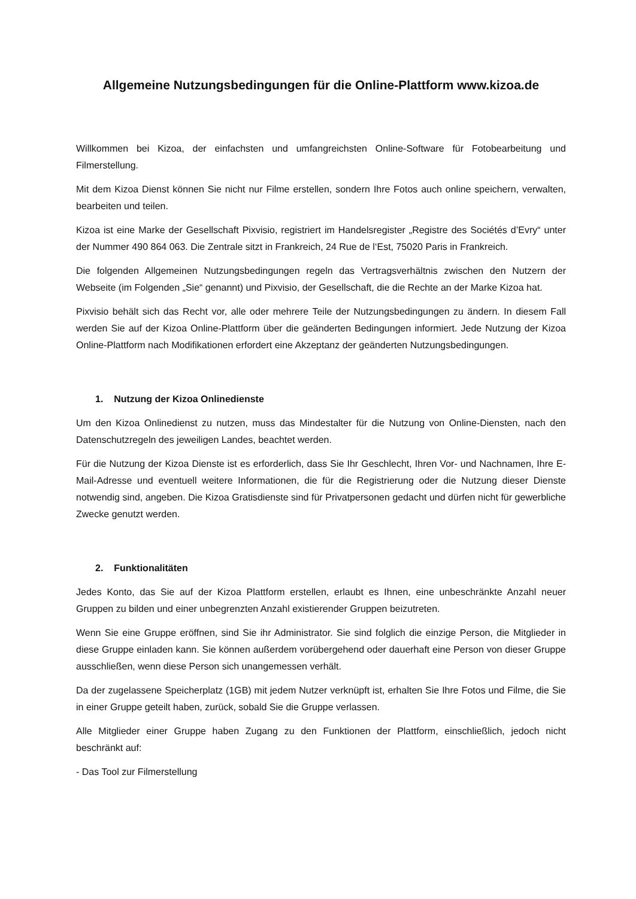Allgemeine Nutzungsbedingungen für die Online-Plattform www.kizoa.de
Willkommen bei Kizoa, der einfachsten und umfangreichsten Online-Software für Fotobearbeitung und Filmerstellung.
Mit dem Kizoa Dienst können Sie nicht nur Filme erstellen, sondern Ihre Fotos auch online speichern, verwalten, bearbeiten und teilen.
Kizoa ist eine Marke der Gesellschaft Pixvisio, registriert im Handelsregister „Registre des Sociétés d’Evry“ unter der Nummer 490 864 063. Die Zentrale sitzt in Frankreich, 24 Rue de l‘Est, 75020 Paris in Frankreich.
Die folgenden Allgemeinen Nutzungsbedingungen regeln das Vertragsverhältnis zwischen den Nutzern der Webseite (im Folgenden „Sie“ genannt) und Pixvisio, der Gesellschaft, die die Rechte an der Marke Kizoa hat.
Pixvisio behält sich das Recht vor, alle oder mehrere Teile der Nutzungsbedingungen zu ändern. In diesem Fall werden Sie auf der Kizoa Online-Plattform über die geänderten Bedingungen informiert. Jede Nutzung der Kizoa Online-Plattform nach Modifikationen erfordert eine Akzeptanz der geänderten Nutzungsbedingungen.
1. Nutzung der Kizoa Onlinedienste
Um den Kizoa Onlinedienst zu nutzen, muss das Mindestalter für die Nutzung von Online-Diensten, nach den Datenschutzregeln des jeweiligen Landes, beachtet werden.
Für die Nutzung der Kizoa Dienste ist es erforderlich, dass Sie Ihr Geschlecht, Ihren Vor- und Nachnamen, Ihre E-Mail-Adresse und eventuell weitere Informationen, die für die Registrierung oder die Nutzung dieser Dienste notwendig sind, angeben. Die Kizoa Gratisdienste sind für Privatpersonen gedacht und dürfen nicht für gewerbliche Zwecke genutzt werden.
2. Funktionalitäten
Jedes Konto, das Sie auf der Kizoa Plattform erstellen, erlaubt es Ihnen, eine unbeschränkte Anzahl neuer Gruppen zu bilden und einer unbegrenzten Anzahl existierender Gruppen beizutreten.
Wenn Sie eine Gruppe eröffnen, sind Sie ihr Administrator. Sie sind folglich die einzige Person, die Mitglieder in diese Gruppe einladen kann. Sie können außerdem vorübergehend oder dauerhaft eine Person von dieser Gruppe ausschließen, wenn diese Person sich unangemessen verhält.
Da der zugelassene Speicherplatz (1GB) mit jedem Nutzer verknüpft ist, erhalten Sie Ihre Fotos und Filme, die Sie in einer Gruppe geteilt haben, zurück, sobald Sie die Gruppe verlassen.
Alle Mitglieder einer Gruppe haben Zugang zu den Funktionen der Plattform, einschließlich, jedoch nicht beschränkt auf:
- Das Tool zur Filmerstellung